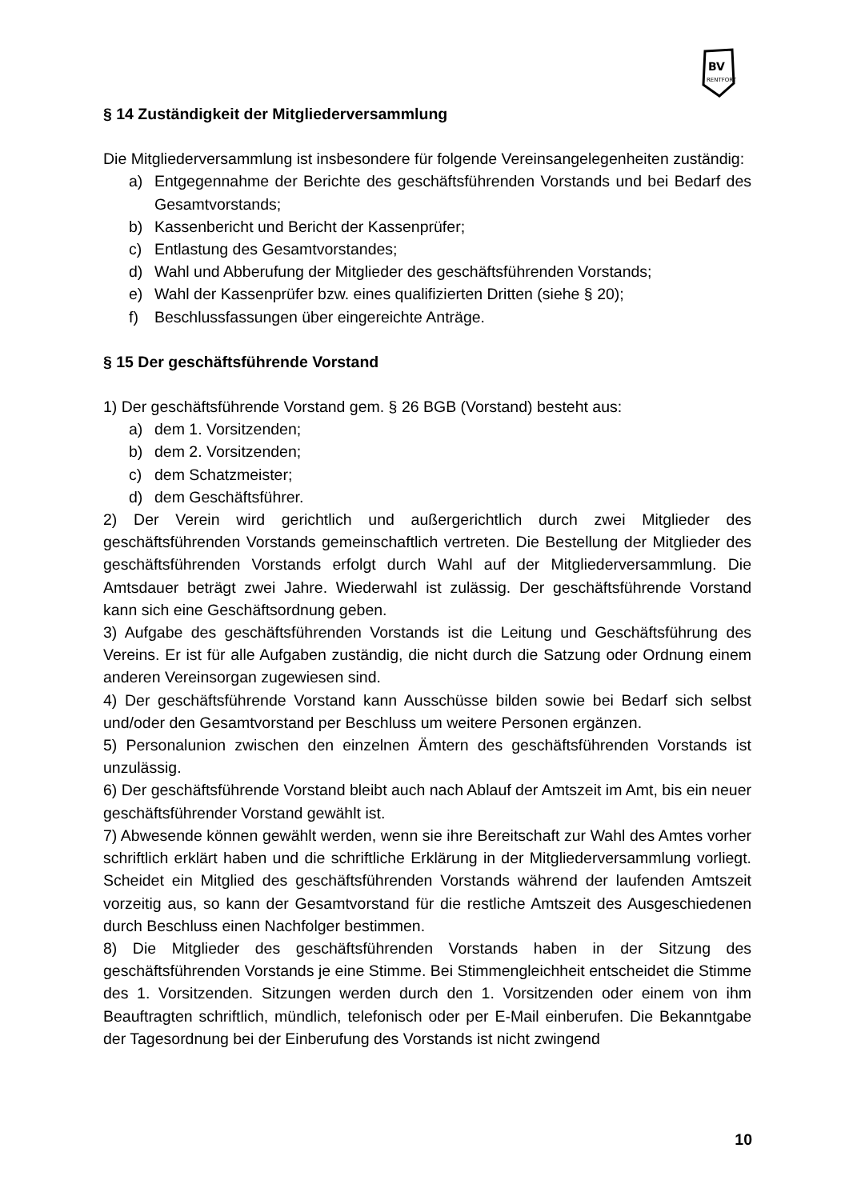BV
RENTFORT
§ 14 Zuständigkeit der Mitgliederversammlung
Die Mitgliederversammlung ist insbesondere für folgende Vereinsangelegenheiten zuständig:
a) Entgegennahme der Berichte des geschäftsführenden Vorstands und bei Bedarf des Gesamtvorstands;
b) Kassenbericht und Bericht der Kassenprüfer;
c) Entlastung des Gesamtvorstandes;
d) Wahl und Abberufung der Mitglieder des geschäftsführenden Vorstands;
e) Wahl der Kassenprüfer bzw. eines qualifizierten Dritten (siehe § 20);
f) Beschlussfassungen über eingereichte Anträge.
§ 15 Der geschäftsführende Vorstand
1) Der geschäftsführende Vorstand gem. § 26 BGB (Vorstand) besteht aus:
a) dem 1. Vorsitzenden;
b) dem 2. Vorsitzenden;
c) dem Schatzmeister;
d) dem Geschäftsführer.
2) Der Verein wird gerichtlich und außergerichtlich durch zwei Mitglieder des geschäftsführenden Vorstands gemeinschaftlich vertreten. Die Bestellung der Mitglieder des geschäftsführenden Vorstands erfolgt durch Wahl auf der Mitgliederversammlung. Die Amtsdauer beträgt zwei Jahre. Wiederwahl ist zulässig. Der geschäftsführende Vorstand kann sich eine Geschäftsordnung geben.
3) Aufgabe des geschäftsführenden Vorstands ist die Leitung und Geschäftsführung des Vereins. Er ist für alle Aufgaben zuständig, die nicht durch die Satzung oder Ordnung einem anderen Vereinsorgan zugewiesen sind.
4) Der geschäftsführende Vorstand kann Ausschüsse bilden sowie bei Bedarf sich selbst und/oder den Gesamtvorstand per Beschluss um weitere Personen ergänzen.
5) Personalunion zwischen den einzelnen Ämtern des geschäftsführenden Vorstands ist unzulässig.
6) Der geschäftsführende Vorstand bleibt auch nach Ablauf der Amtszeit im Amt, bis ein neuer geschäftsführender Vorstand gewählt ist.
7) Abwesende können gewählt werden, wenn sie ihre Bereitschaft zur Wahl des Amtes vorher schriftlich erklärt haben und die schriftliche Erklärung in der Mitgliederversammlung vorliegt. Scheidet ein Mitglied des geschäftsführenden Vorstands während der laufenden Amtszeit vorzeitig aus, so kann der Gesamtvorstand für die restliche Amtszeit des Ausgeschiedenen durch Beschluss einen Nachfolger bestimmen.
8) Die Mitglieder des geschäftsführenden Vorstands haben in der Sitzung des geschäftsführenden Vorstands je eine Stimme. Bei Stimmengleichheit entscheidet die Stimme des 1. Vorsitzenden. Sitzungen werden durch den 1. Vorsitzenden oder einem von ihm Beauftragten schriftlich, mündlich, telefonisch oder per E-Mail einberufen. Die Bekanntgabe der Tagesordnung bei der Einberufung des Vorstands ist nicht zwingend
10